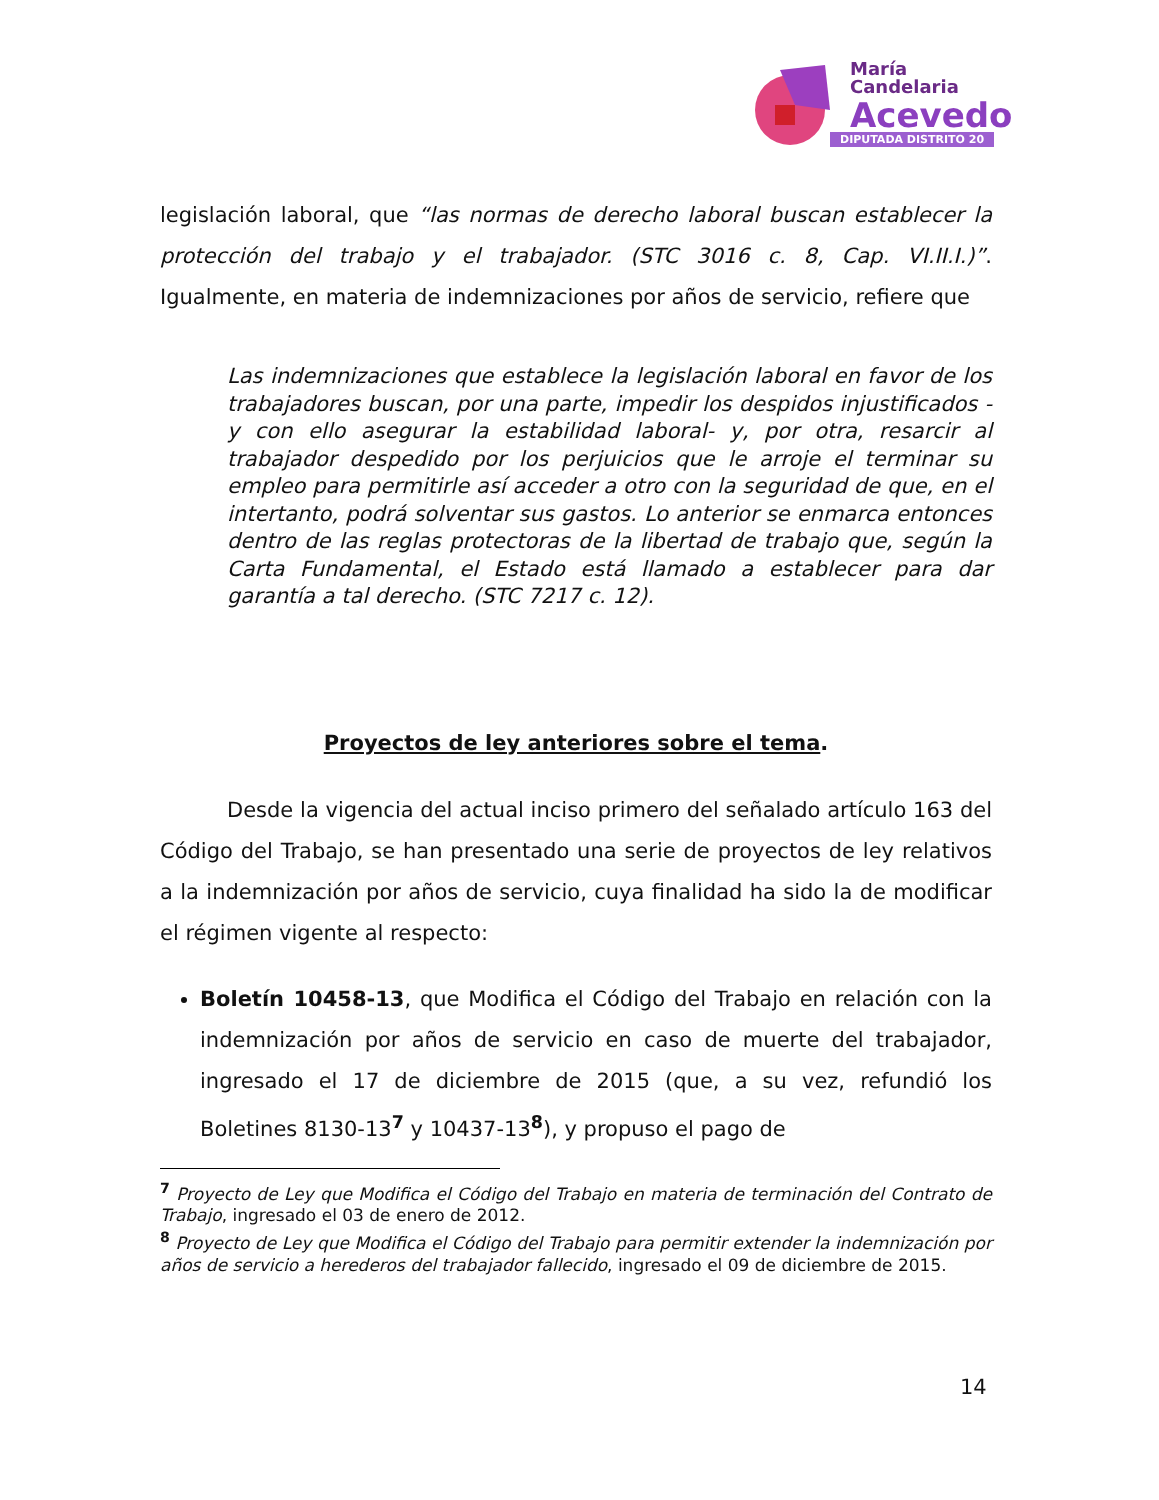María
Candelaria
Acevedo
DIPUTADA DISTRITO 20
legislación laboral, que “las normas de derecho laboral buscan establecer la protección del trabajo y el trabajador. (STC 3016 c. 8, Cap. VI.II.I.)”. Igualmente, en materia de indemnizaciones por años de servicio, refiere que
Las indemnizaciones que establece la legislación laboral en favor de los trabajadores buscan, por una parte, impedir los despidos injustificados -y con ello asegurar la estabilidad laboral- y, por otra, resarcir al trabajador despedido por los perjuicios que le arroje el terminar su empleo para permitirle así acceder a otro con la seguridad de que, en el intertanto, podrá solventar sus gastos. Lo anterior se enmarca entonces dentro de las reglas protectoras de la libertad de trabajo que, según la Carta Fundamental, el Estado está llamado a establecer para dar garantía a tal derecho. (STC 7217 c. 12).
Proyectos de ley anteriores sobre el tema.
Desde la vigencia del actual inciso primero del señalado artículo 163 del Código del Trabajo, se han presentado una serie de proyectos de ley relativos a la indemnización por años de servicio, cuya finalidad ha sido la de modificar el régimen vigente al respecto:
Boletín 10458-13, que Modifica el Código del Trabajo en relación con la indemnización por años de servicio en caso de muerte del trabajador, ingresado el 17 de diciembre de 2015 (que, a su vez, refundió los Boletines 8130-13<sup>7</sup> y 10437-13<sup>8</sup>), y propuso el pago de
<sup>7</sup> Proyecto de Ley que Modifica el Código del Trabajo en materia de terminación del Contrato de Trabajo, ingresado el 03 de enero de 2012.
<sup>8</sup> Proyecto de Ley que Modifica el Código del Trabajo para permitir extender la indemnización por años de servicio a herederos del trabajador fallecido, ingresado el 09 de diciembre de 2015.
14